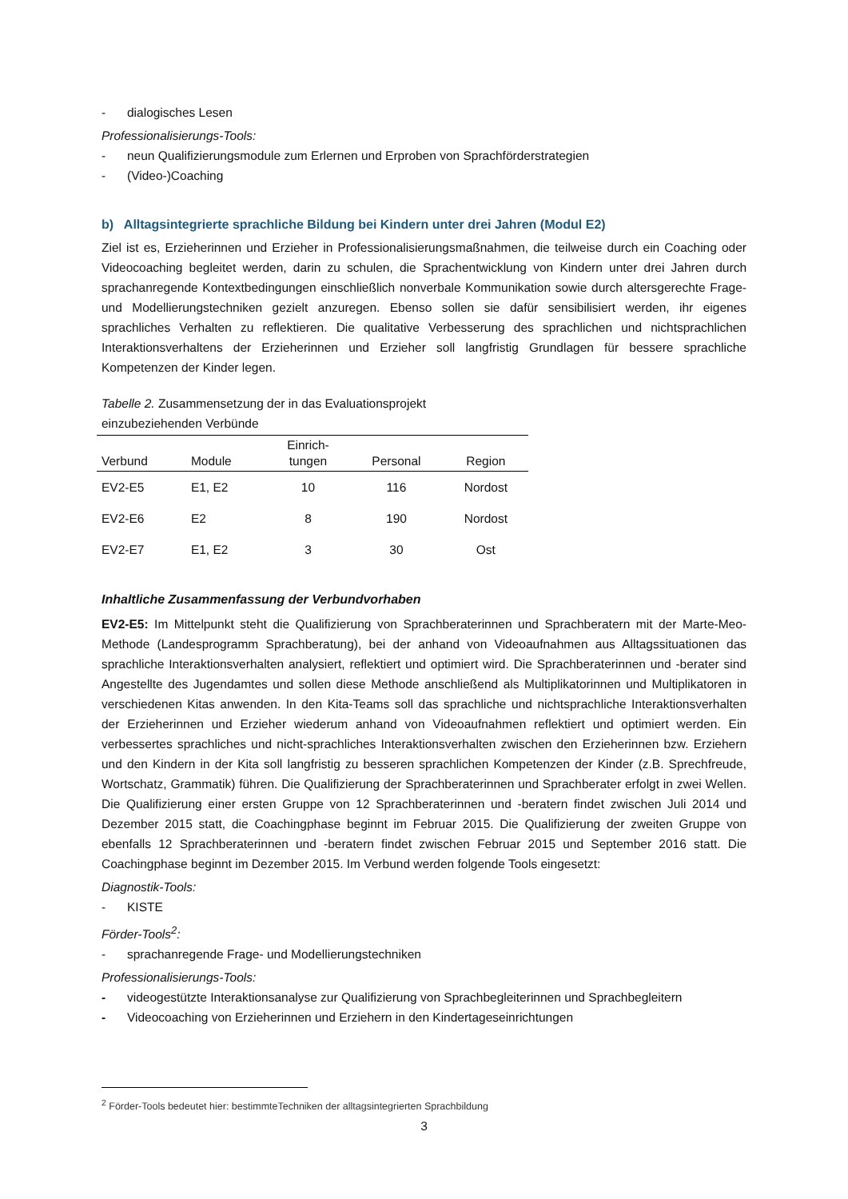- dialogisches Lesen
Professionalisierungs-Tools:
- neun Qualifizierungsmodule zum Erlernen und Erproben von Sprachförderstrategien
- (Video-)Coaching
b) Alltagsintegrierte sprachliche Bildung bei Kindern unter drei Jahren (Modul E2)
Ziel ist es, Erzieherinnen und Erzieher in Professionalisierungsmaßnahmen, die teilweise durch ein Coaching oder Videocoaching begleitet werden, darin zu schulen, die Sprachentwicklung von Kindern unter drei Jahren durch sprachanregende Kontextbedingungen einschließlich nonverbale Kommunikation sowie durch altersgerechte Frage- und Modellierungstechniken gezielt anzuregen. Ebenso sollen sie dafür sensibilisiert werden, ihr eigenes sprachliches Verhalten zu reflektieren. Die qualitative Verbesserung des sprachlichen und nichtsprachlichen Interaktionsverhaltens der Erzieherinnen und Erzieher soll langfristig Grundlagen für bessere sprachliche Kompetenzen der Kinder legen.
Tabelle 2. Zusammensetzung der in das Evaluationsprojekt einzubeziehenden Verbünde
| Verbund | Module | Einrich- tungen | Personal | Region |
| --- | --- | --- | --- | --- |
| EV2-E5 | E1, E2 | 10 | 116 | Nordost |
| EV2-E6 | E2 | 8 | 190 | Nordost |
| EV2-E7 | E1, E2 | 3 | 30 | Ost |
Inhaltliche Zusammenfassung der Verbundvorhaben
EV2-E5: Im Mittelpunkt steht die Qualifizierung von Sprachberaterinnen und Sprachberatern mit der Marte-Meo-Methode (Landesprogramm Sprachberatung), bei der anhand von Videoaufnahmen aus Alltagssituationen das sprachliche Interaktionsverhalten analysiert, reflektiert und optimiert wird. Die Sprachberaterinnen und -berater sind Angestellte des Jugendamtes und sollen diese Methode anschließend als Multiplikatorinnen und Multiplikatoren in verschiedenen Kitas anwenden. In den Kita-Teams soll das sprachliche und nichtsprachliche Interaktionsverhalten der Erzieherinnen und Erzieher wiederum anhand von Videoaufnahmen reflektiert und optimiert werden. Ein verbessertes sprachliches und nicht-sprachliches Interaktionsverhalten zwischen den Erzieherinnen bzw. Erziehern und den Kindern in der Kita soll langfristig zu besseren sprachlichen Kompetenzen der Kinder (z.B. Sprechfreude, Wortschatz, Grammatik) führen. Die Qualifizierung der Sprachberaterinnen und Sprachberater erfolgt in zwei Wellen. Die Qualifizierung einer ersten Gruppe von 12 Sprachberaterinnen und -beratern findet zwischen Juli 2014 und Dezember 2015 statt, die Coachingphase beginnt im Februar 2015. Die Qualifizierung der zweiten Gruppe von ebenfalls 12 Sprachberaterinnen und -beratern findet zwischen Februar 2015 und September 2016 statt. Die Coachingphase beginnt im Dezember 2015. Im Verbund werden folgende Tools eingesetzt:
Diagnostik-Tools:
- KISTE
Förder-Tools<sup>2</sup>:
- sprachanregende Frage- und Modellierungstechniken
Professionalisierungs-Tools:
- videogestützte Interaktionsanalyse zur Qualifizierung von Sprachbegleiterinnen und Sprachbegleitern
- Videocoaching von Erzieherinnen und Erziehern in den Kindertageseinrichtungen
<sup>2</sup> Förder-Tools bedeutet hier: bestimmteTechniken der alltagsintegrierten Sprachbildung
3